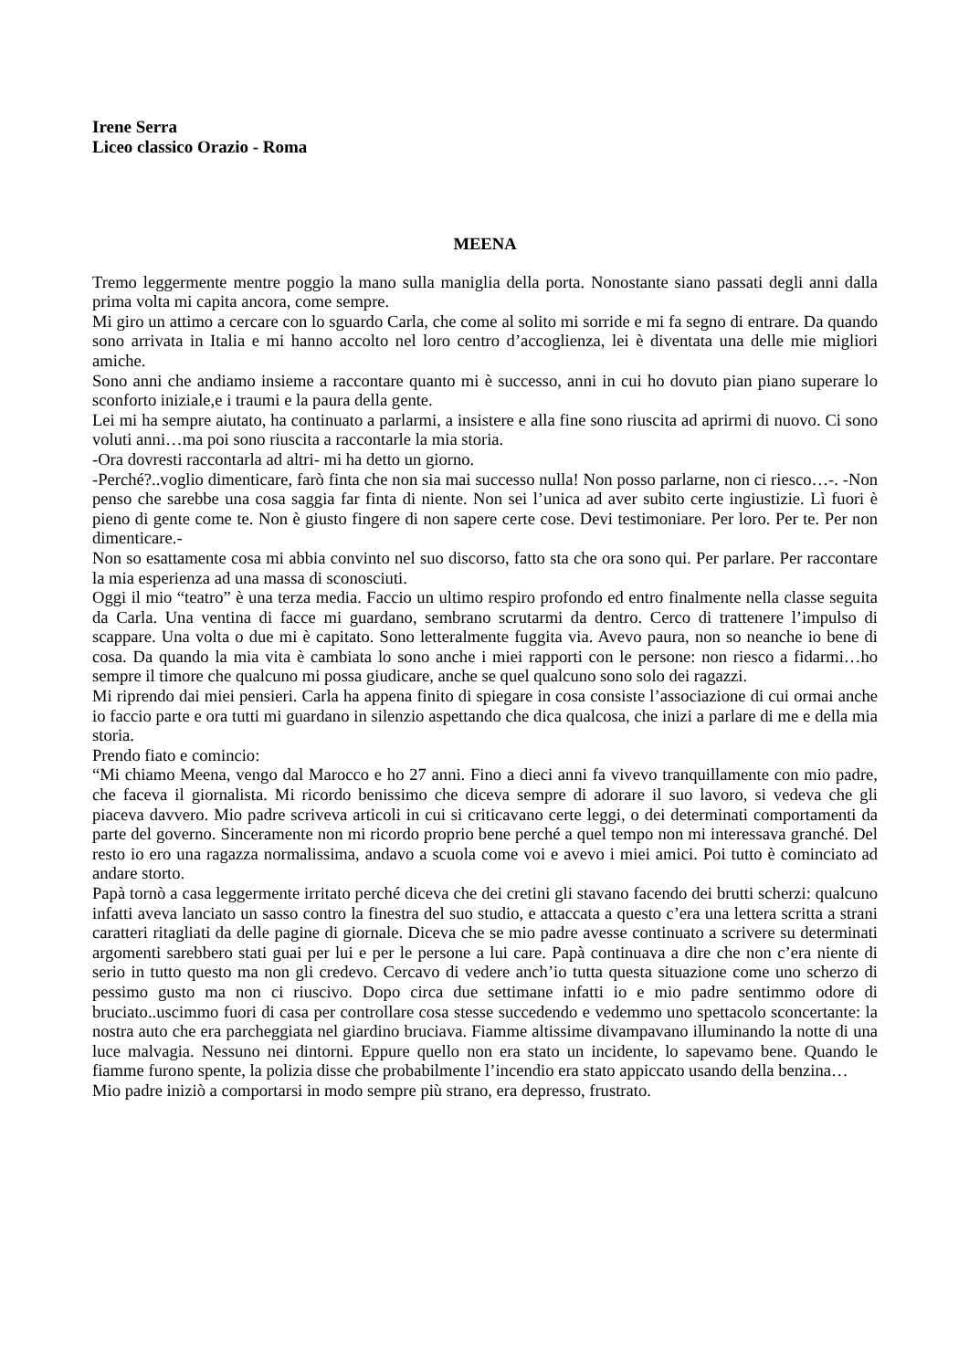Irene Serra
Liceo classico Orazio - Roma
MEENA
Tremo leggermente mentre poggio la mano sulla maniglia della porta. Nonostante siano passati degli anni dalla prima volta mi capita ancora, come sempre.
Mi giro un attimo a cercare con lo sguardo Carla, che come al solito mi sorride e mi fa segno di entrare. Da quando sono arrivata in Italia e mi hanno accolto nel loro centro d’accoglienza, lei è diventata una delle mie migliori amiche.
Sono anni che andiamo insieme a raccontare quanto mi è successo, anni in cui ho dovuto pian piano superare lo sconforto iniziale,e i traumi e la paura della gente.
Lei mi ha sempre aiutato, ha continuato a parlarmi, a insistere e alla fine sono riuscita ad aprirmi di nuovo. Ci sono voluti anni…ma poi sono riuscita a raccontarle la mia storia.
-Ora dovresti raccontarla ad altri- mi ha detto un giorno.
-Perché?..voglio dimenticare, farò finta che non sia mai successo nulla! Non posso parlarne, non ci riesco…-. -Non penso che sarebbe una cosa saggia far finta di niente. Non sei l’unica ad aver subito certe ingiustizie. Lì fuori è pieno di gente come te. Non è giusto fingere di non sapere certe cose. Devi testimoniare. Per loro. Per te. Per non dimenticare.-
Non so esattamente cosa mi abbia convinto nel suo discorso, fatto sta che ora sono qui. Per parlare. Per raccontare la mia esperienza ad una massa di sconosciuti.
Oggi il mio “teatro” è una terza media. Faccio un ultimo respiro profondo ed entro finalmente nella classe seguita da Carla. Una ventina di facce mi guardano, sembrano scrutarmi da dentro. Cerco di trattenere l’impulso di scappare. Una volta o due mi è capitato. Sono letteralmente fuggita via. Avevo paura, non so neanche io bene di cosa. Da quando la mia vita è cambiata lo sono anche i miei rapporti con le persone: non riesco a fidarmi…ho sempre il timore che qualcuno mi possa giudicare, anche se quel qualcuno sono solo dei ragazzi.
Mi riprendo dai miei pensieri. Carla ha appena finito di spiegare in cosa consiste l’associazione di cui ormai anche io faccio parte e ora tutti mi guardano in silenzio aspettando che dica qualcosa, che inizi a parlare di me e della mia storia.
Prendo fiato e comincio:
“Mi chiamo Meena, vengo dal Marocco e ho 27 anni. Fino a dieci anni fa vivevo tranquillamente con mio padre, che faceva il giornalista. Mi ricordo benissimo che diceva sempre di adorare il suo lavoro, si vedeva che gli piaceva davvero. Mio padre scriveva articoli in cui si criticavano certe leggi, o dei determinati comportamenti da parte del governo. Sinceramente non mi ricordo proprio bene perché a quel tempo non mi interessava granché. Del resto io ero una ragazza normalissima, andavo a scuola come voi e avevo i miei amici. Poi tutto è cominciato ad andare storto.
Papà tornò a casa leggermente irritato perché diceva che dei cretini gli stavano facendo dei brutti scherzi: qualcuno infatti aveva lanciato un sasso contro la finestra del suo studio, e attaccata a questo c’era una lettera scritta a strani caratteri ritagliati da delle pagine di giornale. Diceva che se mio padre avesse continuato a scrivere su determinati argomenti sarebbero stati guai per lui e per le persone a lui care. Papà continuava a dire che non c’era niente di serio in tutto questo ma non gli credevo. Cercavo di vedere anch’io tutta questa situazione come uno scherzo di pessimo gusto ma non ci riuscivo. Dopo circa due settimane infatti io e mio padre sentimmo odore di bruciato..uscimmo fuori di casa per controllare cosa stesse succedendo e vedemmo uno spettacolo sconcertante: la nostra auto che era parcheggiata nel giardino bruciava. Fiamme altissime divampavano illuminando la notte di una luce malvagia. Nessuno nei dintorni. Eppure quello non era stato un incidente, lo sapevamo bene. Quando le fiamme furono spente, la polizia disse che probabilmente l’incendio era stato appiccato usando della benzina…
Mio padre iniziò a comportarsi in modo sempre più strano, era depresso, frustrato.